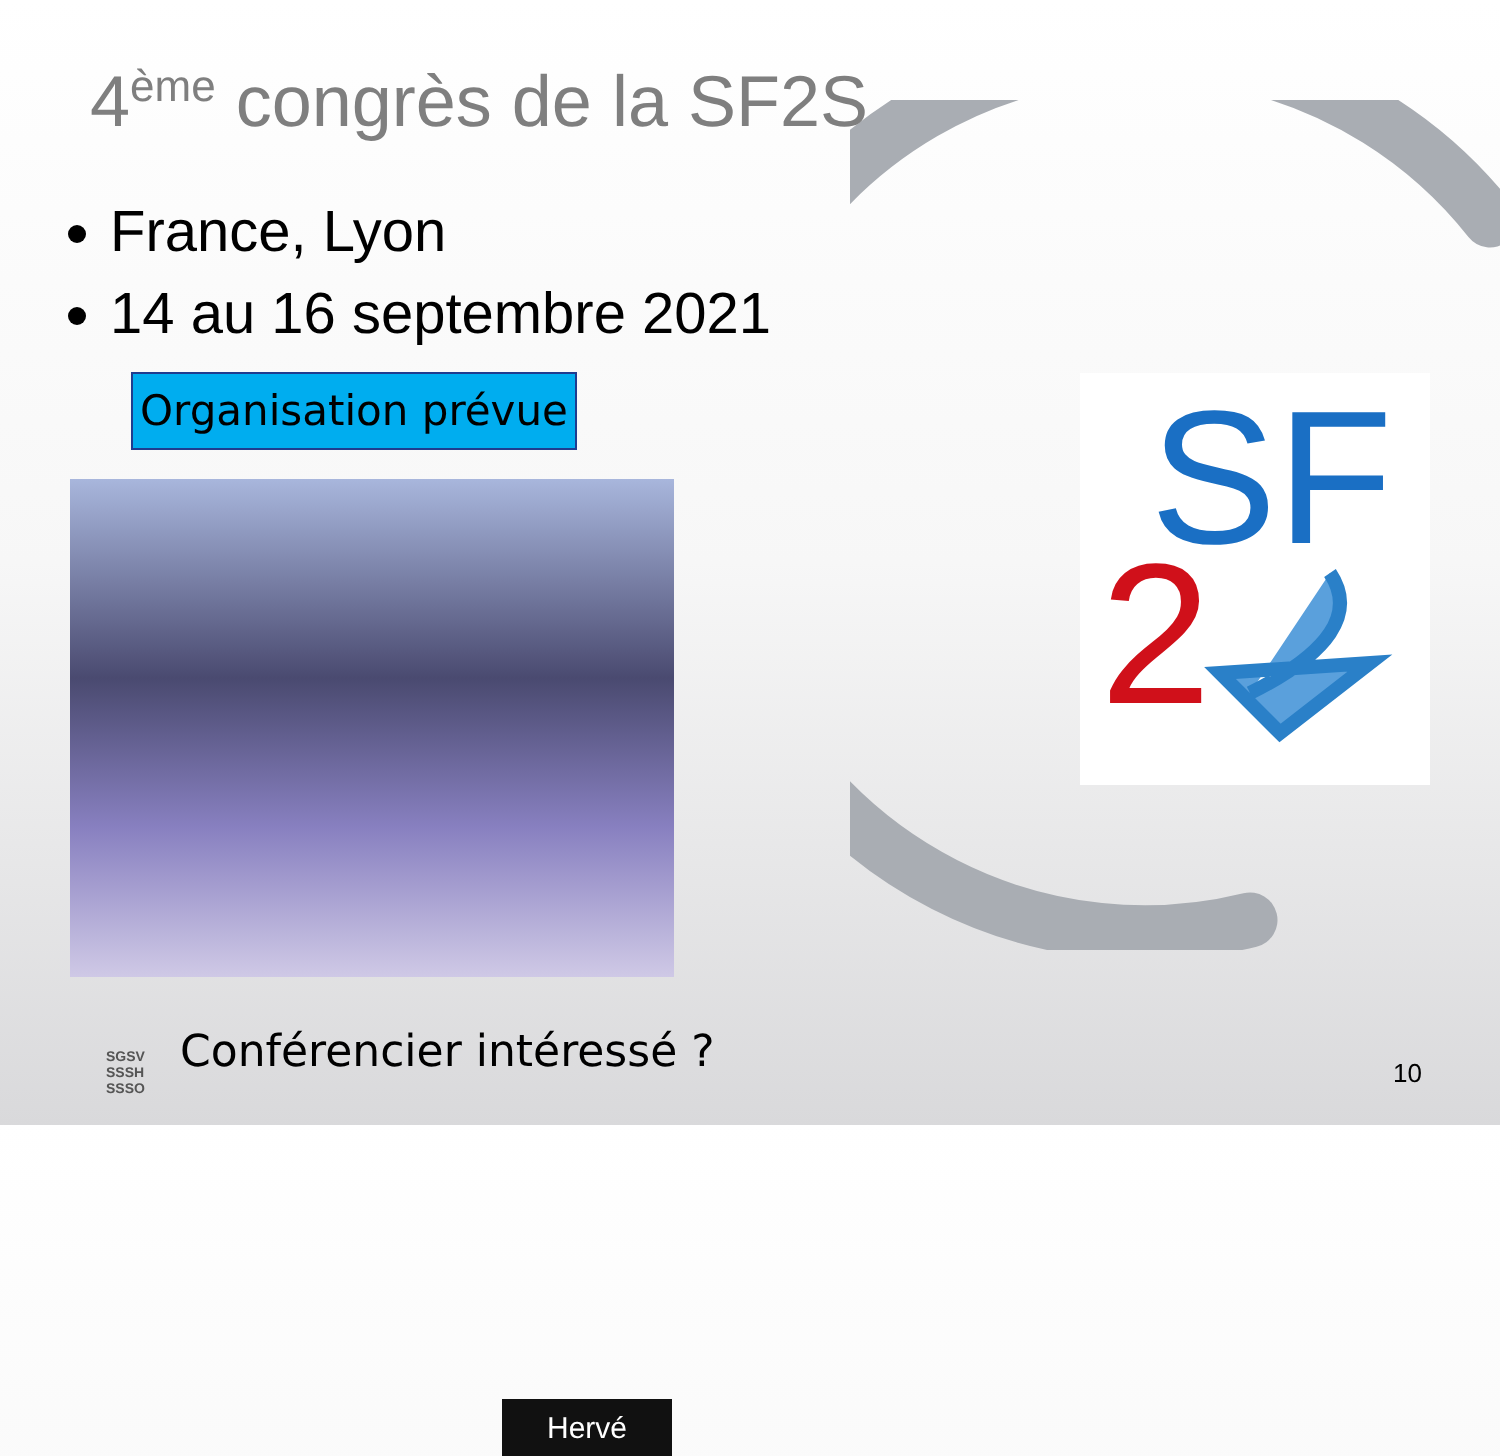4<sup>ème</sup> congrès de la SF2S
France, Lyon
14 au 16 septembre 2021
Organisation prévue
Hervé
SF
2
SGSV
SSSH
SSSO
Conférencier intéressé ? 10